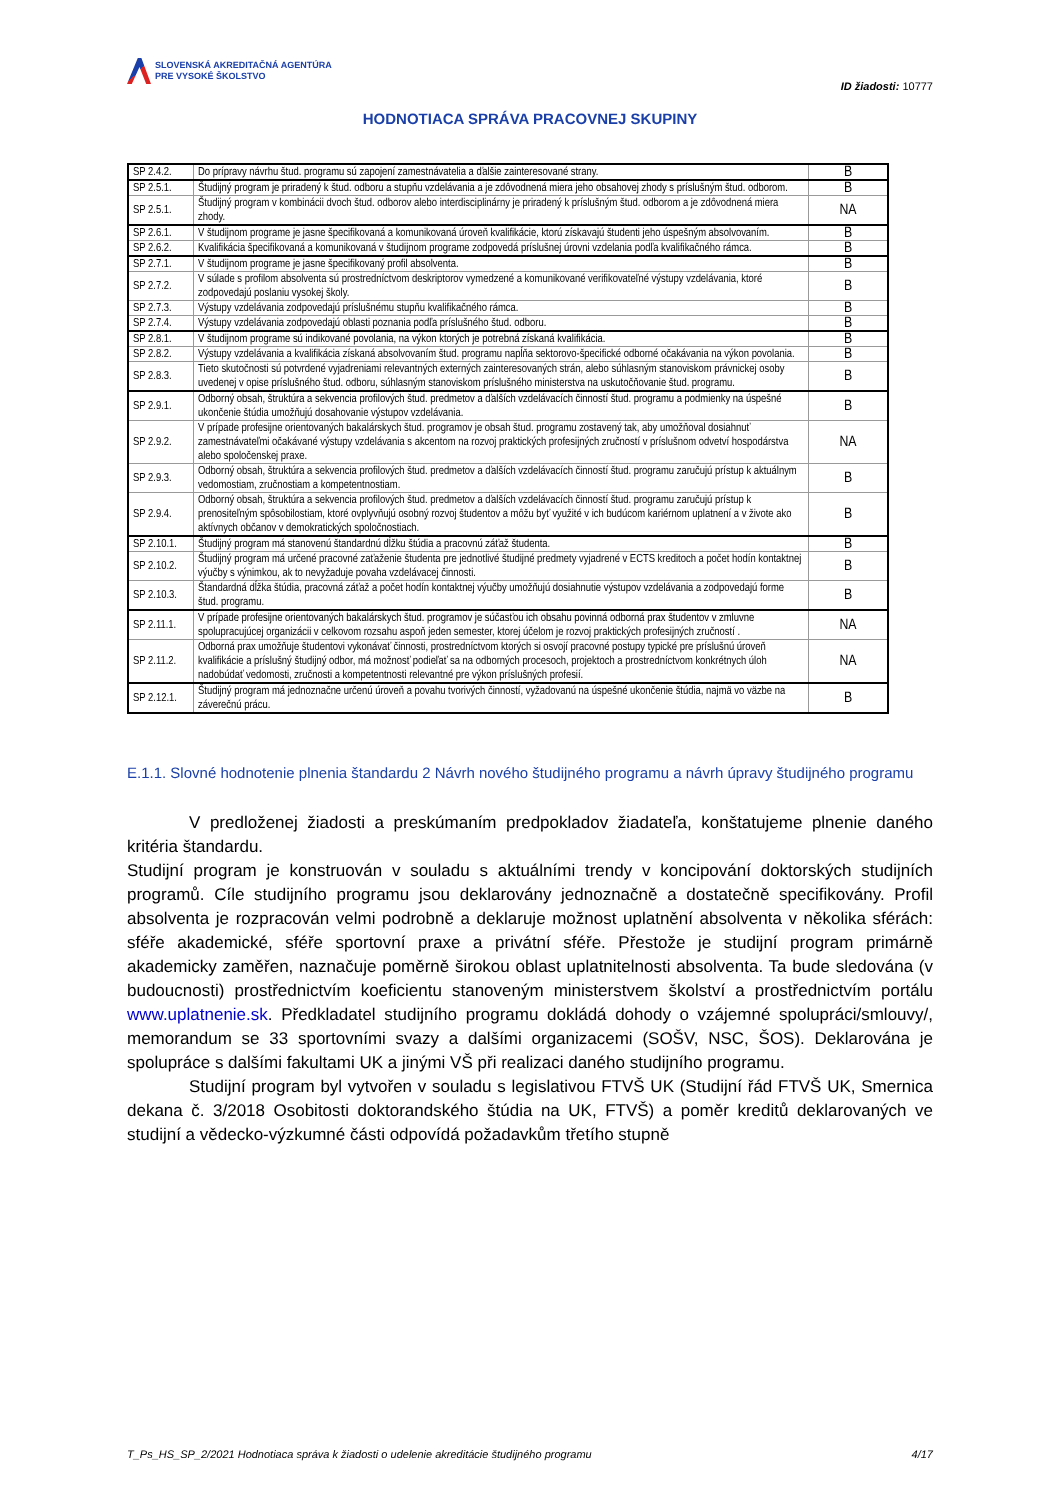SLOVENSKÁ AKREDITAČNÁ AGENTÚRA
PRE VYSOKÉ ŠKOLSTVO
ID žiadosti: 10777
HODNOTIACA SPRÁVA PRACOVNEJ SKUPINY
| SP 2.4.2. | Do prípravy návrhu štud. programu sú zapojení zamestnávatelia a ďalšie zainteresované strany. | B |
| SP 2.5.1. | Študijný program je priradený k štud. odboru a stupňu vzdelávania a je zdôvodnená miera jeho obsahovej zhody s príslušným štud. odborom. | B |
| SP 2.5.1. | Študijný program v kombinácii dvoch štud. odborov alebo interdisciplinárny je priradený k príslušným štud. odborom a je zdôvodnená miera zhody. | NA |
| SP 2.6.1. | V študijnom programe je jasne špecifikovaná a komunikovaná úroveň kvalifikácie, ktorú získavajú študenti jeho úspešným absolvovaním. | B |
| SP 2.6.2. | Kvalifikácia špecifikovaná a komunikovaná v študijnom programe zodpovedá príslušnej úrovni vzdelania podľa kvalifikačného rámca. | B |
| SP 2.7.1. | V študijnom programe je jasne špecifikovaný profil absolventa. | B |
| SP 2.7.2. | V súlade s profilom absolventa sú prostredníctvom deskriptorov vymedzené a komunikované verifikovateľné výstupy vzdelávania, ktoré zodpovedajú poslaniu vysokej školy. | B |
| SP 2.7.3. | Výstupy vzdelávania zodpovedajú príslušnému stupňu kvalifikačného rámca. | B |
| SP 2.7.4. | Výstupy vzdelávania zodpovedajú oblasti poznania podľa príslušného štud. odboru. | B |
| SP 2.8.1. | V študijnom programe sú indikované povolania, na výkon ktorých je potrebná získaná kvalifikácia. | B |
| SP 2.8.2. | Výstupy vzdelávania a kvalifikácia získaná absolvovaním štud. programu napĺňa sektorovo-špecifické odborné očakávania na výkon povolania. | B |
| SP 2.8.3. | Tieto skutočnosti sú potvrdené vyjadreniami relevantných externých zainteresovaných strán, alebo súhlasným stanoviskom právnickej osoby uvedenej v opise príslušného štud. odboru, súhlasným stanoviskom príslušného ministerstva na uskutočňovanie štud. programu. | B |
| SP 2.9.1. | Odborný obsah, štruktúra a sekvencia profilových štud. predmetov a ďalších vzdelávacích činností štud. programu a podmienky na úspešné ukončenie štúdia umožňujú dosahovanie výstupov vzdelávania. | B |
| SP 2.9.2. | V prípade profesijne orientovaných bakalárskych štud. programov je obsah štud. programu zostavený tak, aby umožňoval dosiahnuť zamestnávateľmi očakávané výstupy vzdelávania s akcentom na rozvoj praktických profesijných zručností v príslušnom odvetví hospodárstva alebo spoločenskej praxe. | NA |
| SP 2.9.3. | Odborný obsah, štruktúra a sekvencia profilových štud. predmetov a ďalších vzdelávacích činností štud. programu zaručujú prístup k aktuálnym vedomostiam, zručnostiam a kompetentnostiam. | B |
| SP 2.9.4. | Odborný obsah, štruktúra a sekvencia profilových štud. predmetov a ďalších vzdelávacích činností štud. programu zaručujú prístup k prenositeľným spôsobilostiam, ktoré ovplyvňujú osobný rozvoj študentov a môžu byť využité v ich budúcom kariérnom uplatnení a v živote ako aktívnych občanov v demokratických spoločnostiach. | B |
| SP 2.10.1. | Študijný program má stanovenú štandardnú dĺžku štúdia a pracovnú záťaž študenta. | B |
| SP 2.10.2. | Študijný program má určené pracovné zaťaženie študenta pre jednotlivé študijné predmety vyjadrené v ECTS kreditoch a počet hodín kontaktnej výučby s výnimkou, ak to nevyžaduje povaha vzdelávacej činnosti. | B |
| SP 2.10.3. | Štandardná dĺžka štúdia, pracovná záťaž a počet hodín kontaktnej výučby umožňujú dosiahnutie výstupov vzdelávania a zodpovedajú forme štud. programu. | B |
| SP 2.11.1. | V prípade profesijne orientovaných bakalárskych štud. programov je súčasťou ich obsahu povinná odborná prax študentov v zmluvne spolupracujúcej organizácii v celkovom rozsahu aspoň jeden semester, ktorej účelom je rozvoj praktických profesijných zručností . | NA |
| SP 2.11.2. | Odborná prax umožňuje študentovi vykonávať činnosti, prostredníctvom ktorých si osvojí pracovné postupy typické pre príslušnú úroveň kvalifikácie a príslušný študijný odbor, má možnosť podieľať sa na odborných procesoch, projektoch a prostredníctvom konkrétnych úloh nadobúdať vedomosti, zručnosti a kompetentnosti relevantné pre výkon príslušných profesií. | NA |
| SP 2.12.1. | Študijný program má jednoznačne určenú úroveň a povahu tvorivých činností, vyžadovanú na úspešné ukončenie štúdia, najmä vo väzbe na záverečnú prácu. | B |
E.1.1. Slovné hodnotenie plnenia štandardu 2 Návrh nového študijného programu a návrh úpravy študijného programu
V predloženej žiadosti a preskúmaním predpokladov žiadateľa, konštatujeme plnenie daného kritéria štandardu.
Studijní program je konstruován v souladu s aktuálními trendy v koncipování doktorských studijních programů. Cíle studijního programu jsou deklarovány jednoznačně a dostatečně specifikovány. Profil absolventa je rozpracován velmi podrobně a deklaruje možnost uplatnění absolventa v několika sférách: sféře akademické, sféře sportovní praxe a privátní sféře. Přestože je studijní program primárně akademicky zaměřen, naznačuje poměrně širokou oblast uplatnitelnosti absolventa. Ta bude sledována (v budoucnosti) prostřednictvím koeficientu stanoveným ministerstvem školství a prostřednictvím portálu www.uplatnenie.sk. Předkladatel studijního programu dokládá dohody o vzájemné spolupráci/smlouvy/, memorandum se 33 sportovními svazy a dalšími organizacemi (SOŠV, NSC, ŠOS). Deklarována je spolupráce s dalšími fakultami UK a jinými VŠ při realizaci daného studijního programu.
Studijní program byl vytvořen v souladu s legislativou FTVŠ UK (Studijní řád FTVŠ UK, Smernica dekana č. 3/2018 Osobitosti doktorandského štúdia na UK, FTVŠ) a poměr kreditů deklarovaných ve studijní a vědecko-výzkumné části odpovídá požadavkům třetího stupně
T_Ps_HS_SP_2/2021 Hodnotiaca správa k žiadosti o udelenie akreditácie študijného programu 4/17